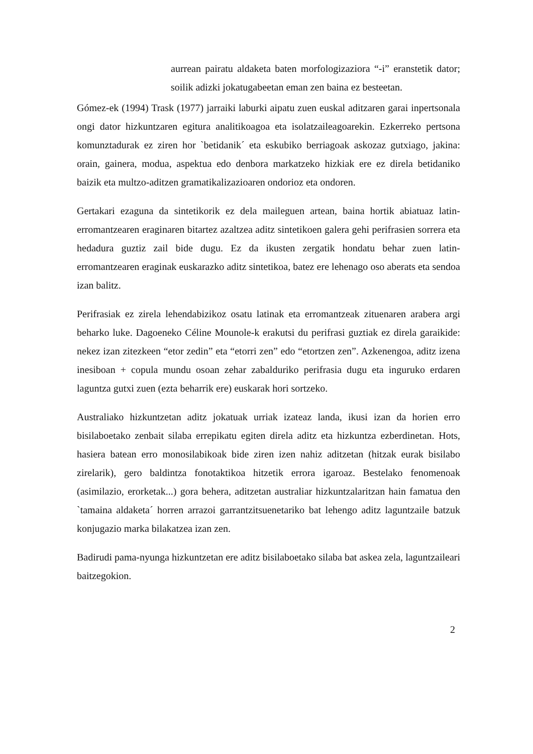aurrean pairatu aldaketa baten morfologizaziora “-i” eranstetik dator; soilik adizki jokatugabeetan eman zen baina ez besteetan.
Gómez-ek (1994) Trask (1977) jarraiki laburki aipatu zuen euskal aditzaren garai inpertsonala ongi dator hizkuntzaren egitura analitikoagoa eta isolatzaileagoarekin. Ezkerreko pertsona komunztadurak ez ziren hor `betidanik´ eta eskubiko berriagoak askozaz gutxiago, jakina: orain, gainera, modua, aspektua edo denbora markatzeko hizkiak ere ez direla betidaniko baizik eta multzo-aditzen gramatikalizazioaren ondorioz eta ondoren.
Gertakari ezaguna da sintetikorik ez dela maileguen artean, baina hortik abiatuaz latin- erromantzearen eraginaren bitartez azaltzea aditz sintetikoen galera gehi perifrasien sorrera eta hedadura guztiz zail bide dugu. Ez da ikusten zergatik hondatu behar zuen latin-erromantzearen eraginak euskarazko aditz sintetikoa, batez ere lehenago oso aberats eta sendoa izan balitz.
Perifrasiak ez zirela lehendabizikoz osatu latinak eta erromantzeak zituenaren arabera argi beharko luke. Dagoeneko Céline Mounole-k erakutsi du perifrasi guztiak ez direla garaikide: nekez izan zitezkeen “etor zedin” eta “etorri zen” edo “etortzen zen”. Azkenengoa, aditz izena inesiboan + copula mundu osoan zehar zabalduriko perifrasia dugu eta inguruko erdaren laguntza gutxi zuen (ezta beharrik ere) euskarak hori sortzeko.
Australiako hizkuntzetan aditz jokatuak urriak izateaz landa, ikusi izan da horien erro bisilaboetako zenbait silaba errepikatu egiten direla aditz eta hizkuntza ezberdinetan. Hots, hasiera batean erro monosilabikoak bide ziren izen nahiz aditzetan (hitzak eurak bisilabo zirelarik), gero baldintza fonotaktikoa hitzetik errora igaroaz. Bestelako fenomenoak (asimilazio, erorketak...) gora behera, aditzetan australiar hizkuntzalaritzan hain famatua den `tamaina aldaketa´ horren arrazoi garrantzitsuenetariko bat lehengo aditz laguntzaile batzuk konjugazio marka bilakatzea izan zen.
Badirudi pama-nyunga hizkuntzetan ere aditz bisilaboetako silaba bat askea zela, laguntzaileari baitzegokion.
2